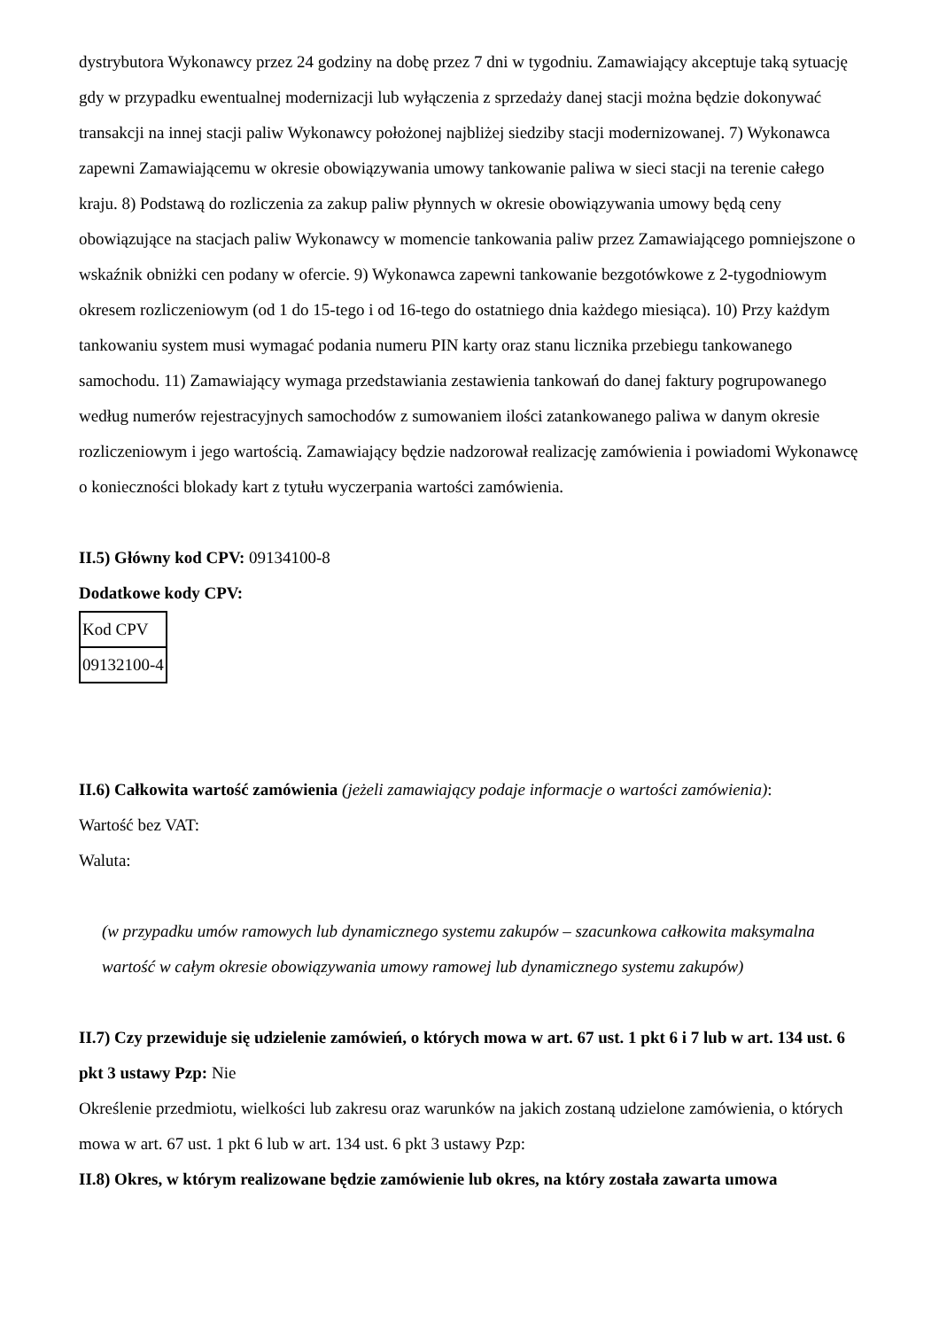dystrybutora Wykonawcy przez 24 godziny na dobę przez 7 dni w tygodniu. Zamawiający akceptuje taką sytuację gdy w przypadku ewentualnej modernizacji lub wyłączenia z sprzedaży danej stacji można będzie dokonywać transakcji na innej stacji paliw Wykonawcy położonej najbliżej siedziby stacji modernizowanej. 7) Wykonawca zapewni Zamawiającemu w okresie obowiązywania umowy tankowanie paliwa w sieci stacji na terenie całego kraju. 8) Podstawą do rozliczenia za zakup paliw płynnych w okresie obowiązywania umowy będą ceny obowiązujące na stacjach paliw Wykonawcy w momencie tankowania paliw przez Zamawiającego pomniejszone o wskaźnik obniżki cen podany w ofercie. 9) Wykonawca zapewni tankowanie bezgotówkowe z 2-tygodniowym okresem rozliczeniowym (od 1 do 15-tego i od 16-tego do ostatniego dnia każdego miesiąca). 10) Przy każdym tankowaniu system musi wymagać podania numeru PIN karty oraz stanu licznika przebiegu tankowanego samochodu. 11) Zamawiający wymaga przedstawiania zestawienia tankowań do danej faktury pogrupowanego według numerów rejestracyjnych samochodów z sumowaniem ilości zatankowanego paliwa w danym okresie rozliczeniowym i jego wartością. Zamawiający będzie nadzorował realizację zamówienia i powiadomi Wykonawcę o konieczności blokady kart z tytułu wyczerpania wartości zamówienia.
II.5) Główny kod CPV: 09134100-8
Dodatkowe kody CPV:
| Kod CPV |
| 09132100-4 |
II.6) Całkowita wartość zamówienia (jeżeli zamawiający podaje informacje o wartości zamówienia):
Wartość bez VAT:
Waluta:
(w przypadku umów ramowych lub dynamicznego systemu zakupów – szacunkowa całkowita maksymalna wartość w całym okresie obowiązywania umowy ramowej lub dynamicznego systemu zakupów)
II.7) Czy przewiduje się udzielenie zamówień, o których mowa w art. 67 ust. 1 pkt 6 i 7 lub w art. 134 ust. 6 pkt 3 ustawy Pzp: Nie
Określenie przedmiotu, wielkości lub zakresu oraz warunków na jakich zostaną udzielone zamówienia, o których mowa w art. 67 ust. 1 pkt 6 lub w art. 134 ust. 6 pkt 3 ustawy Pzp:
II.8) Okres, w którym realizowane będzie zamówienie lub okres, na który została zawarta umowa